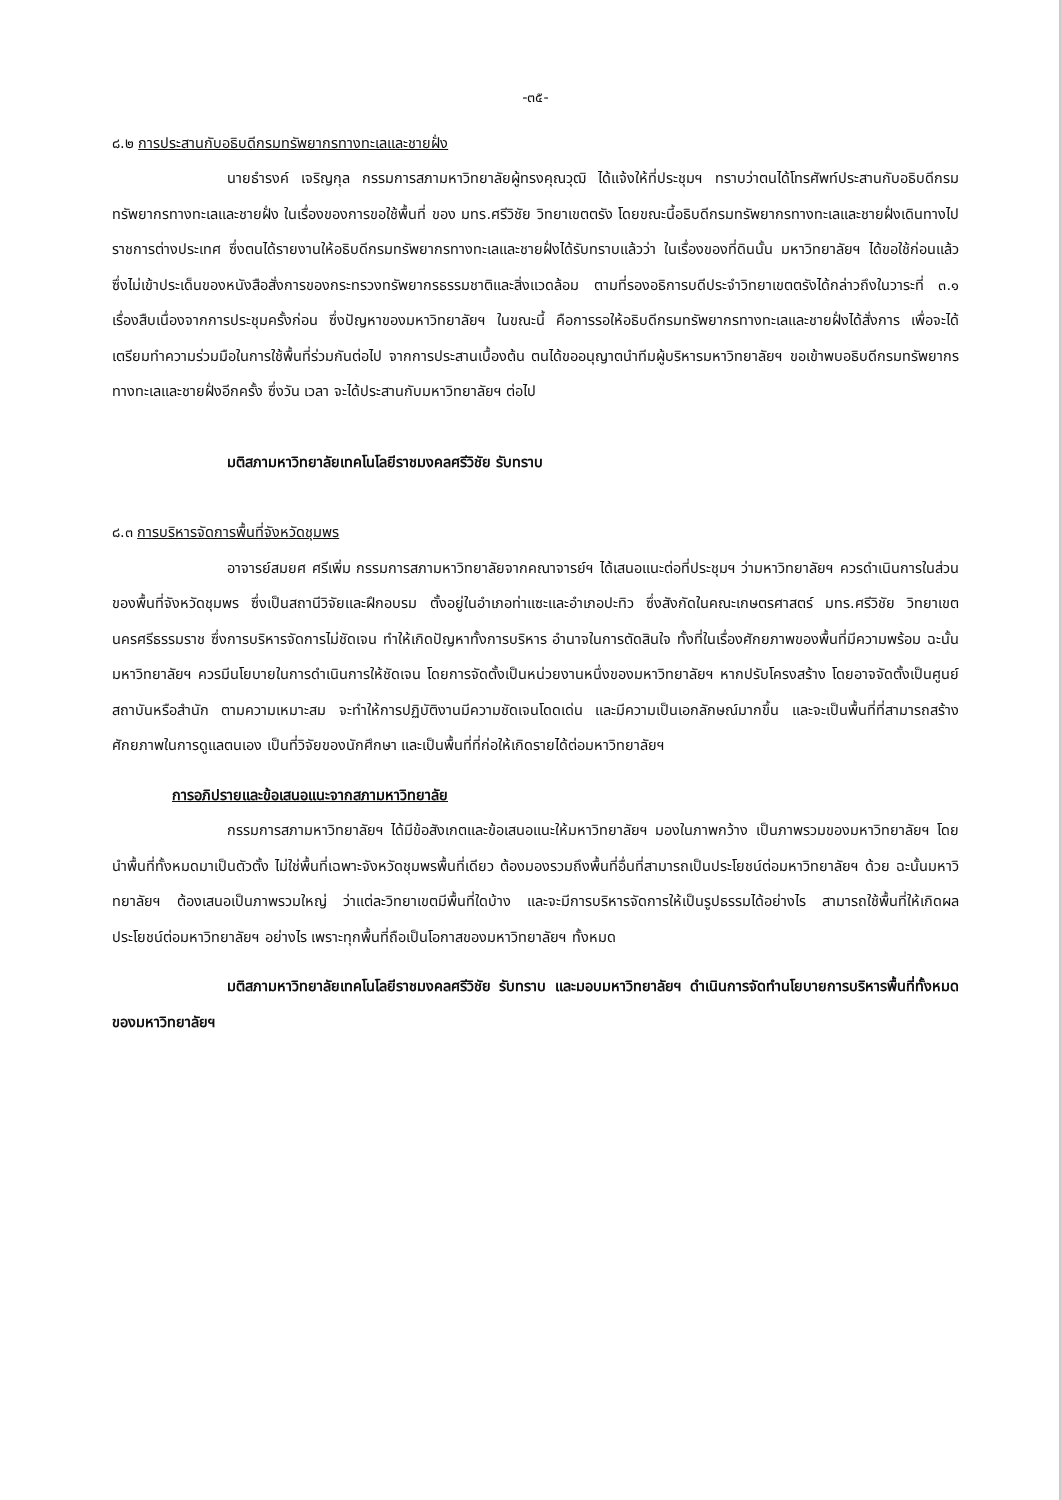-๓๕-
๘.๒ การประสานกับอธิบดีกรมทรัพยากรทางทะเลและชายฝั่ง
นายธำรงค์ เจริญกุล กรรมการสภามหาวิทยาลัยผู้ทรงคุณวุฒิ ได้แจ้งให้ที่ประชุมฯ ทราบว่าตนได้โทรศัพท์ประสานกับอธิบดีกรมทรัพยากรทางทะเลและชายฝั่ง ในเรื่องของการขอใช้พื้นที่ ของ มทร.ศรีวิชัย วิทยาเขตตรัง โดยขณะนี้อธิบดีกรมทรัพยากรทางทะเลและชายฝั่งเดินทางไปราชการต่างประเทศ ซึ่งตนได้รายงานให้อธิบดีกรมทรัพยากรทางทะเลและชายฝั่งได้รับทราบแล้วว่า ในเรื่องของที่ดินนั้น มหาวิทยาลัยฯ ได้ขอใช้ก่อนแล้ว ซึ่งไม่เข้าประเด็นของหนังสือสั่งการของกระทรวงทรัพยากรธรรมชาติและสิ่งแวดล้อม ตามที่รองอธิการบดีประจำวิทยาเขตตรังได้กล่าวถึงในวาระที่ ๓.๑ เรื่องสืบเนื่องจากการประชุมครั้งก่อน ซึ่งปัญหาของมหาวิทยาลัยฯ ในขณะนี้ คือการรอให้อธิบดีกรมทรัพยากรทางทะเลและชายฝั่งได้สั่งการ เพื่อจะได้เตรียมทำความร่วมมือในการใช้พื้นที่ร่วมกันต่อไป จากการประสานเบื้องต้น ตนได้ขออนุญาตนำทีมผู้บริหารมหาวิทยาลัยฯ ขอเข้าพบอธิบดีกรมทรัพยากรทางทะเลและชายฝั่งอีกครั้ง ซึ่งวัน เวลา จะได้ประสานกับมหาวิทยาลัยฯ ต่อไป
มติสภามหาวิทยาลัยเทคโนโลยีราชมงคลศรีวิชัย รับทราบ
๘.๓ การบริหารจัดการพื้นที่จังหวัดชุมพร
อาจารย์สมยศ ศรีเพิ่ม กรรมการสภามหาวิทยาลัยจากคณาจารย์ฯ ได้เสนอแนะต่อที่ประชุมฯ ว่ามหาวิทยาลัยฯ ควรดำเนินการในส่วนของพื้นที่จังหวัดชุมพร ซึ่งเป็นสถานีวิจัยและฝึกอบรม ตั้งอยู่ในอำเภอท่าแซะและอำเภอปะทิว ซึ่งสังกัดในคณะเกษตรศาสตร์ มทร.ศรีวิชัย วิทยาเขตนครศรีธรรมราช ซึ่งการบริหารจัดการไม่ชัดเจน ทำให้เกิดปัญหาทั้งการบริหาร อำนาจในการตัดสินใจ ทั้งที่ในเรื่องศักยภาพของพื้นที่มีความพร้อม ฉะนั้นมหาวิทยาลัยฯ ควรมีนโยบายในการดำเนินการให้ชัดเจน โดยการจัดตั้งเป็นหน่วยงานหนึ่งของมหาวิทยาลัยฯ หากปรับโครงสร้าง โดยอาจจัดตั้งเป็นศูนย์ สถาบันหรือสำนัก ตามความเหมาะสม จะทำให้การปฏิบัติงานมีความชัดเจนโดดเด่น และมีความเป็นเอกลักษณ์มากขึ้น และจะเป็นพื้นที่ที่สามารถสร้างศักยภาพในการดูแลตนเอง เป็นที่วิจัยของนักศึกษา และเป็นพื้นที่ที่ก่อให้เกิดรายได้ต่อมหาวิทยาลัยฯ
การอภิปรายและข้อเสนอแนะจากสภามหาวิทยาลัย
กรรมการสภามหาวิทยาลัยฯ ได้มีข้อสังเกตและข้อเสนอแนะให้มหาวิทยาลัยฯ มองในภาพกว้าง เป็นภาพรวมของมหาวิทยาลัยฯ โดยนำพื้นที่ทั้งหมดมาเป็นตัวตั้ง ไม่ใช่พื้นที่เฉพาะจังหวัดชุมพรพื้นที่เดียว ต้องมองรวมถึงพื้นที่อื่นที่สามารถเป็นประโยชน์ต่อมหาวิทยาลัยฯ ด้วย ฉะนั้นมหาวิทยาลัยฯ ต้องเสนอเป็นภาพรวมใหญ่ ว่าแต่ละวิทยาเขตมีพื้นที่ใดบ้าง และจะมีการบริหารจัดการให้เป็นรูปธรรมได้อย่างไร สามารถใช้พื้นที่ให้เกิดผลประโยชน์ต่อมหาวิทยาลัยฯ อย่างไร เพราะทุกพื้นที่ถือเป็นโอกาสของมหาวิทยาลัยฯ ทั้งหมด
มติสภามหาวิทยาลัยเทคโนโลยีราชมงคลศรีวิชัย รับทราบ และมอบมหาวิทยาลัยฯ ดำเนินการจัดทำนโยบายการบริหารพื้นที่ทั้งหมดของมหาวิทยาลัยฯ